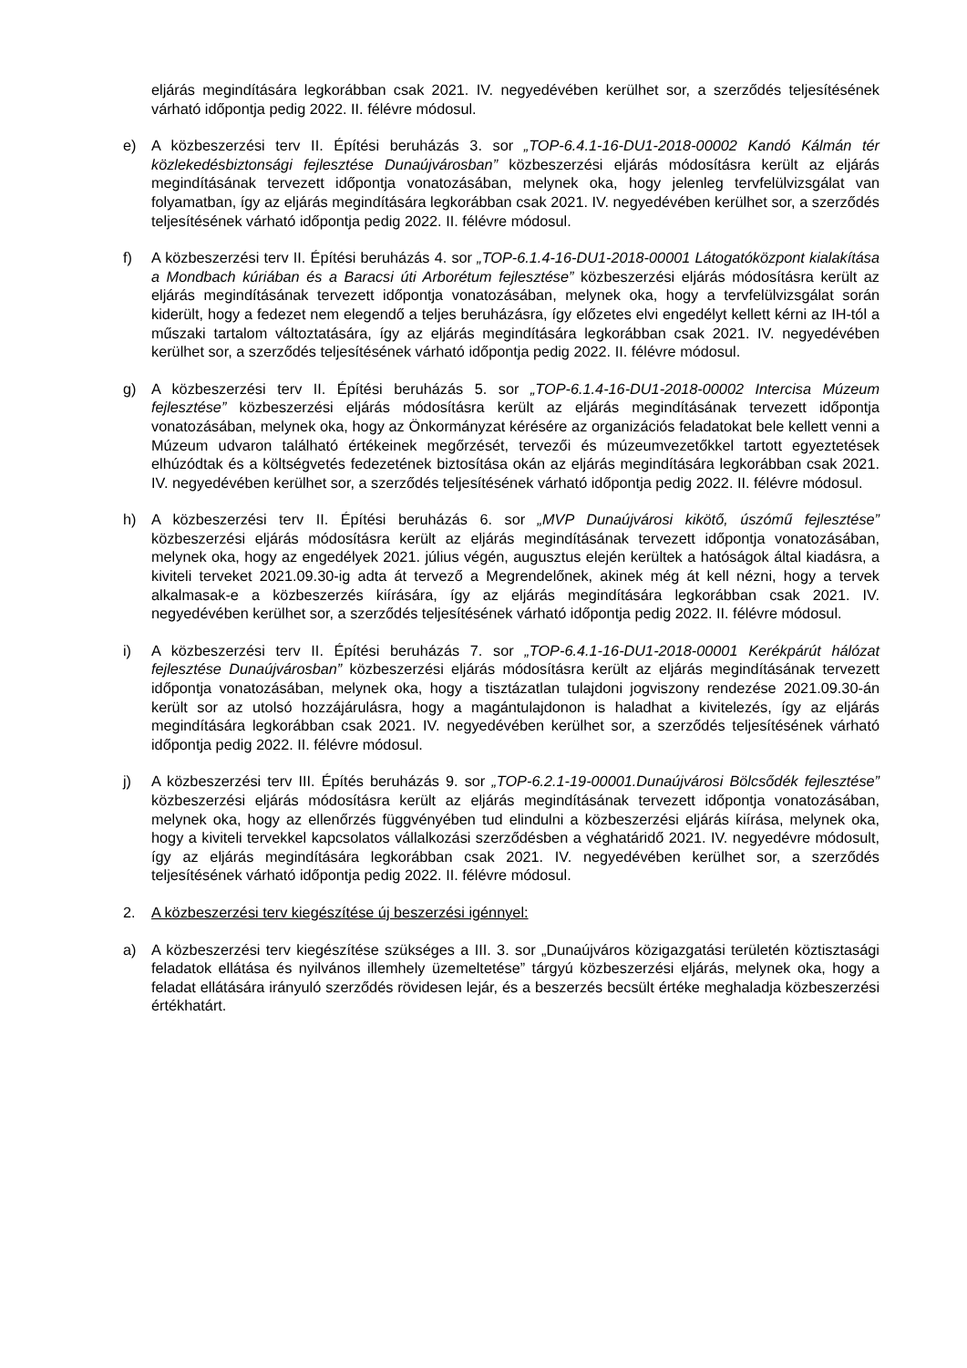eljárás megindítására legkorábban csak 2021. IV. negyedévében kerülhet sor, a szerződés teljesítésének várható időpontja pedig 2022. II. félévre módosul.
e) A közbeszerzési terv II. Építési beruházás 3. sor „TOP-6.4.1-16-DU1-2018-00002 Kandó Kálmán tér közlekedésbiztonsági fejlesztése Dunaújvárosban” közbeszerzési eljárás módosításra került az eljárás megindításának tervezett időpontja vonatozásában, melynek oka, hogy jelenleg tervfelülvizsgálat van folyamatban, így az eljárás megindítására legkorábban csak 2021. IV. negyedévében kerülhet sor, a szerződés teljesítésének várható időpontja pedig 2022. II. félévre módosul.
f) A közbeszerzési terv II. Építési beruházás 4. sor „TOP-6.1.4-16-DU1-2018-00001 Látogatóközpont kialakítása a Mondbach kúriában és a Baracsi úti Arborétum fejlesztése” közbeszerzési eljárás módosításra került az eljárás megindításának tervezett időpontja vonatozásában, melynek oka, hogy a tervfelülvizsgálat során kiderült, hogy a fedezet nem elegendő a teljes beruházásra, így előzetes elvi engedélyt kellett kérni az IH-tól a műszaki tartalom változtatására, így az eljárás megindítására legkorábban csak 2021. IV. negyedévében kerülhet sor, a szerződés teljesítésének várható időpontja pedig 2022. II. félévre módosul.
g) A közbeszerzési terv II. Építési beruházás 5. sor „TOP-6.1.4-16-DU1-2018-00002 Intercisa Múzeum fejlesztése” közbeszerzési eljárás módosításra került az eljárás megindításának tervezett időpontja vonatozásában, melynek oka, hogy az Önkormányzat kérésére az organizációs feladatokat bele kellett venni a Múzeum udvaron található értékeinek megőrzését, tervezői és múzeumvezetőkkel tartott egyeztetések elhúzódtak és a költségvetés fedezetének biztosítása okán az eljárás megindítására legkorábban csak 2021. IV. negyedévében kerülhet sor, a szerződés teljesítésének várható időpontja pedig 2022. II. félévre módosul.
h) A közbeszerzési terv II. Építési beruházás 6. sor „MVP Dunaújvárosi kikötő, úszómű fejlesztése” közbeszerzési eljárás módosításra került az eljárás megindításának tervezett időpontja vonatozásában, melynek oka, hogy az engedélyek 2021. július végén, augusztus elején kerültek a hatóságok által kiadásra, a kiviteli terveket 2021.09.30-ig adta át tervező a Megrendelőnek, akinek még át kell nézni, hogy a tervek alkalmasak-e a közbeszerzés kiírására, így az eljárás megindítására legkorábban csak 2021. IV. negyedévében kerülhet sor, a szerződés teljesítésének várható időpontja pedig 2022. II. félévre módosul.
i) A közbeszerzési terv II. Építési beruházás 7. sor „TOP-6.4.1-16-DU1-2018-00001 Kerékpárút hálózat fejlesztése Dunaújvárosban” közbeszerzési eljárás módosításra került az eljárás megindításának tervezett időpontja vonatozásában, melynek oka, hogy a tisztázatlan tulajdoni jogviszony rendezése 2021.09.30-án került sor az utolsó hozzájárulásra, hogy a magántulajdonon is haladhat a kivitelezés, így az eljárás megindítására legkorábban csak 2021. IV. negyedévében kerülhet sor, a szerződés teljesítésének várható időpontja pedig 2022. II. félévre módosul.
j) A közbeszerzési terv III. Építés beruházás 9. sor „TOP-6.2.1-19-00001.Dunaújvárosi Bölcsődék fejlesztése” közbeszerzési eljárás módosításra került az eljárás megindításának tervezett időpontja vonatozásában, melynek oka, hogy az ellenőrzés függvényében tud elindulni a közbeszerzési eljárás kiírása, melynek oka, hogy a kiviteli tervekkel kapcsolatos vállalkozási szerződésben a véghatáridő 2021. IV. negyedévre módosult, így az eljárás megindítására legkorábban csak 2021. IV. negyedévében kerülhet sor, a szerződés teljesítésének várható időpontja pedig 2022. II. félévre módosul.
2. A közbeszerzési terv kiegészítése új beszerzési igénnyel:
a) A közbeszerzési terv kiegészítése szükséges a III. 3. sor „Dunaújváros közigazgatási területén köztisztasági feladatok ellátása és nyilvános illemhely üzemeltetése” tárgyú közbeszerzési eljárás, melynek oka, hogy a feladat ellátására irányuló szerződés rövidesen lejár, és a beszerzés becsült értéke meghaladja közbeszerzési értékhatárt.